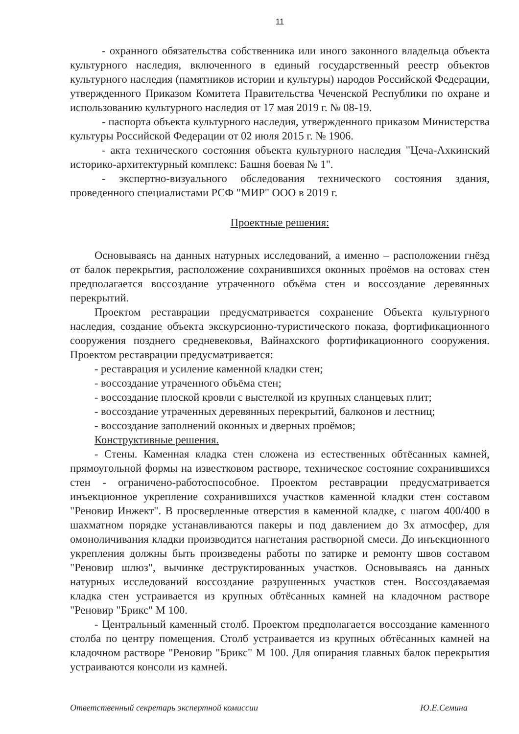11
- охранного обязательства собственника или иного законного владельца объекта культурного наследия, включенного в единый государственный реестр объектов культурного наследия (памятников истории и культуры) народов Российской Федерации, утвержденного Приказом Комитета Правительства Чеченской Республики по охране и использованию культурного наследия от 17 мая 2019 г. № 08-19.
- паспорта объекта культурного наследия, утвержденного приказом Министерства культуры Российской Федерации от 02 июля 2015 г. № 1906.
- акта технического состояния объекта культурного наследия "Цеча-Ахкинский историко-архитектурный комплекс: Башня боевая № 1".
- экспертно-визуального обследования технического состояния здания, проведенного специалистами РСФ "МИР" ООО в 2019 г.
Проектные решения:
Основываясь на данных натурных исследований, а именно – расположении гнёзд от балок перекрытия, расположение сохранившихся оконных проёмов на остовах стен предполагается воссоздание утраченного объёма стен и воссоздание деревянных перекрытий.
Проектом реставрации предусматривается сохранение Объекта культурного наследия, создание объекта экскурсионно-туристического показа, фортификационного сооружения позднего средневековья, Вайнахского фортификационного сооружения. Проектом реставрации предусматривается:
- реставрация и усиление каменной кладки стен;
- воссоздание утраченного объёма стен;
- воссоздание плоской кровли с выстелкой из крупных сланцевых плит;
- воссоздание утраченных деревянных перекрытий, балконов и лестниц;
- воссоздание заполнений оконных и дверных проёмов;
Конструктивные решения.
- Стены. Каменная кладка стен сложена из естественных обтёсанных камней, прямоугольной формы на известковом растворе, техническое состояние сохранившихся стен - ограничено-работоспособное. Проектом реставрации предусматривается инъекционное укрепление сохранившихся участков каменной кладки стен составом "Реновир Инжект". В просверленные отверстия в каменной кладке, с шагом 400/400 в шахматном порядке устанавливаются пакеры и под давлением до 3х атмосфер, для омоноличивания кладки производится нагнетания растворной смеси. До инъекционного укрепления должны быть произведены работы по затирке и ремонту швов составом "Реновир шлюз", вычинке деструктированных участков. Основываясь на данных натурных исследований воссоздание разрушенных участков стен. Воссоздаваемая кладка стен устраивается из крупных обтёсанных камней на кладочном растворе "Реновир "Брикс" М 100.
- Центральный каменный столб. Проектом предполагается воссоздание каменного столба по центру помещения. Столб устраивается из крупных обтёсанных камней на кладочном растворе "Реновир "Брикс" М 100. Для опирания главных балок перекрытия устраиваются консоли из камней.
Ответственный секретарь экспертной комиссии Ю.Е.Семина